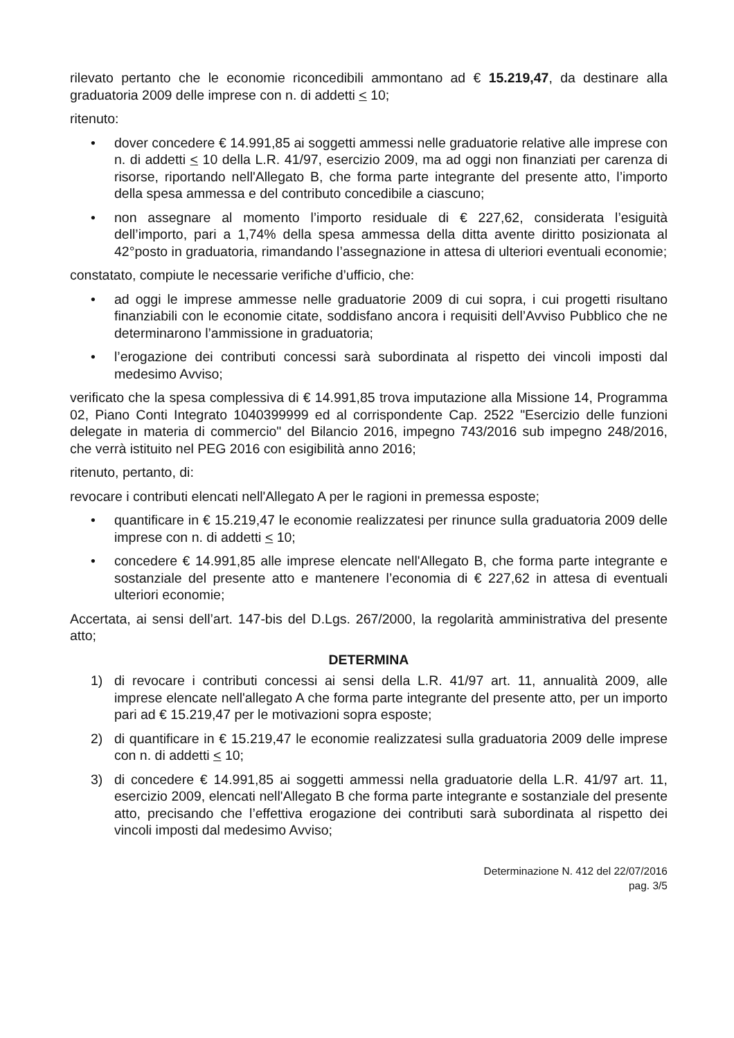rilevato pertanto che le economie riconcedibili ammontano ad € 15.219,47, da destinare alla graduatoria 2009 delle imprese con n. di addetti < 10;
ritenuto:
• dover concedere € 14.991,85 ai soggetti ammessi nelle graduatorie relative alle imprese con n. di addetti < 10 della L.R. 41/97, esercizio 2009, ma ad oggi non finanziati per carenza di risorse, riportando nell'Allegato B, che forma parte integrante del presente atto, l’importo della spesa ammessa e del contributo concedibile a ciascuno;
• non assegnare al momento l’importo residuale di € 227,62, considerata l’esiguità dell’importo, pari a 1,74% della spesa ammessa della ditta avente diritto posizionata al 42°posto in graduatoria, rimandando l’assegnazione in attesa di ulteriori eventuali economie;
constatato, compiute le necessarie verifiche d’ufficio, che:
• ad oggi le imprese ammesse nelle graduatorie 2009 di cui sopra, i cui progetti risultano finanziabili con le economie citate, soddisfano ancora i requisiti dell’Avviso Pubblico che ne determinarono l’ammissione in graduatoria;
• l’erogazione dei contributi concessi sarà subordinata al rispetto dei vincoli imposti dal medesimo Avviso;
verificato che la spesa complessiva di € 14.991,85 trova imputazione alla Missione 14, Programma 02, Piano Conti Integrato 1040399999 ed al corrispondente Cap. 2522 "Esercizio delle funzioni delegate in materia di commercio" del Bilancio 2016, impegno 743/2016 sub impegno 248/2016, che verrà istituito nel PEG 2016 con esigibilità anno 2016;
ritenuto, pertanto, di:
revocare i contributi elencati nell'Allegato A per le ragioni in premessa esposte;
• quantificare in € 15.219,47 le economie realizzatesi per rinunce sulla graduatoria 2009 delle imprese con n. di addetti < 10;
• concedere € 14.991,85 alle imprese elencate nell'Allegato B, che forma parte integrante e sostanziale del presente atto e mantenere l’economia di € 227,62 in attesa di eventuali ulteriori economie;
Accertata, ai sensi dell’art. 147-bis del D.Lgs. 267/2000, la regolarità amministrativa del presente atto;
DETERMINA
1) di revocare i contributi concessi ai sensi della L.R. 41/97 art. 11, annualità 2009, alle imprese elencate nell'allegato A che forma parte integrante del presente atto, per un importo pari ad € 15.219,47 per le motivazioni sopra esposte;
2) di quantificare in € 15.219,47 le economie realizzatesi sulla graduatoria 2009 delle imprese con n. di addetti < 10;
3) di concedere € 14.991,85 ai soggetti ammessi nella graduatorie della L.R. 41/97 art. 11, esercizio 2009, elencati nell'Allegato B che forma parte integrante e sostanziale del presente atto, precisando che l’effettiva erogazione dei contributi sarà subordinata al rispetto dei vincoli imposti dal medesimo Avviso;
Determinazione N. 412 del 22/07/2016
pag. 3/5